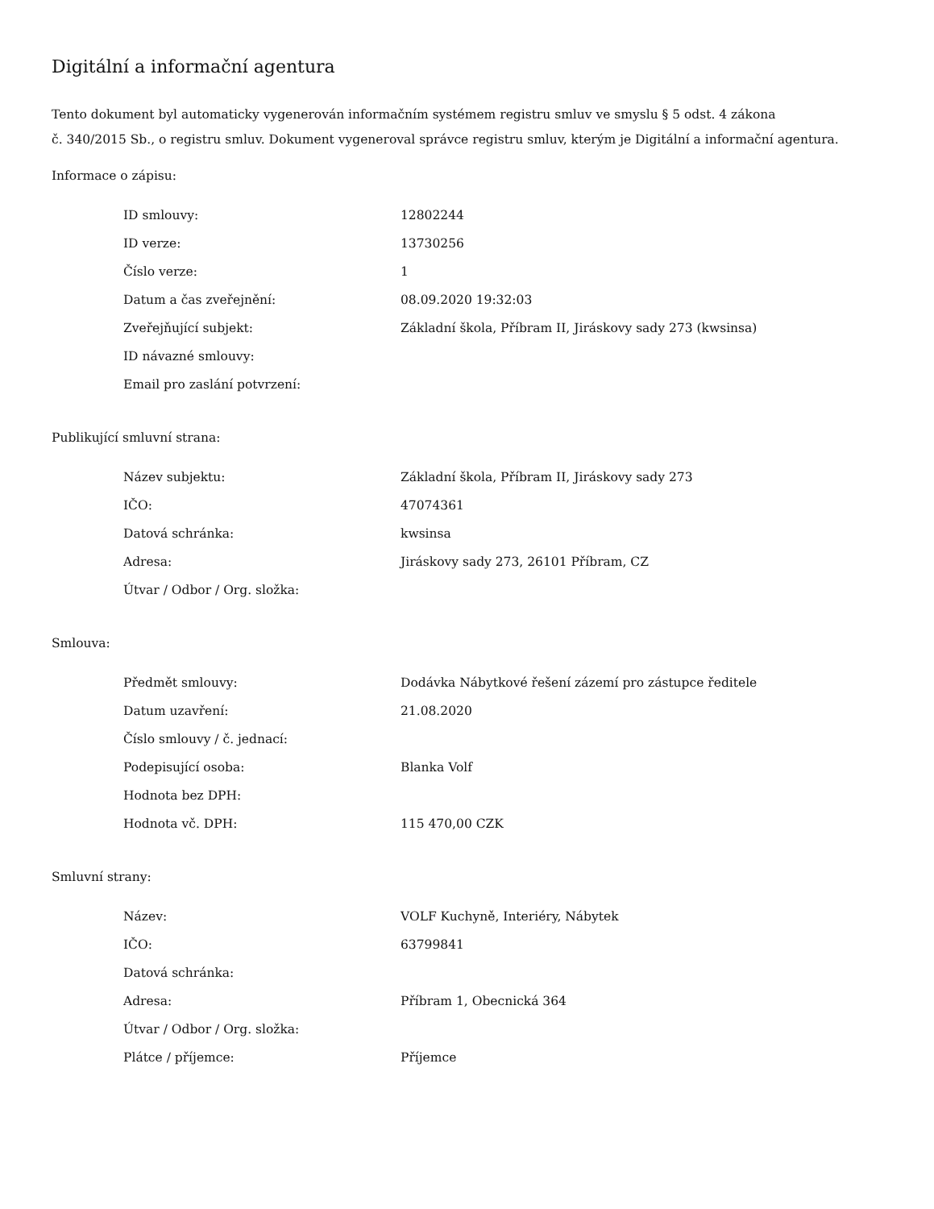Digitální a informační agentura
Tento dokument byl automaticky vygenerován informačním systémem registru smluv ve smyslu § 5 odst. 4 zákona
č. 340/2015 Sb., o registru smluv. Dokument vygeneroval správce registru smluv, kterým je Digitální a informační agentura.
Informace o zápisu:
| ID smlouvy: | 12802244 |
| ID verze: | 13730256 |
| Číslo verze: | 1 |
| Datum a čas zveřejnění: | 08.09.2020 19:32:03 |
| Zveřejňující subjekt: | Základní škola, Příbram II, Jiráskovy sady 273 (kwsinsa) |
| ID návazné smlouvy: | |
| Email pro zaslání potvrzení: | |
Publikující smluvní strana:
| Název subjektu: | Základní škola, Příbram II, Jiráskovy sady 273 |
| IČO: | 47074361 |
| Datová schránka: | kwsinsa |
| Adresa: | Jiráskovy sady 273, 26101 Příbram, CZ |
| Útvar / Odbor / Org. složka: | |
Smlouva:
| Předmět smlouvy: | Dodávka Nábytkové řešení zázemí pro zástupce ředitele |
| Datum uzavření: | 21.08.2020 |
| Číslo smlouvy / č. jednací: | |
| Podepisující osoba: | Blanka Volf |
| Hodnota bez DPH: | |
| Hodnota vč. DPH: | 115 470,00 CZK |
Smluvní strany:
| Název: | VOLF Kuchyně, Interiéry, Nábytek |
| IČO: | 63799841 |
| Datová schránka: | |
| Adresa: | Příbram 1, Obecnická 364 |
| Útvar / Odbor / Org. složka: | |
| Plátce / příjemce: | Příjemce |